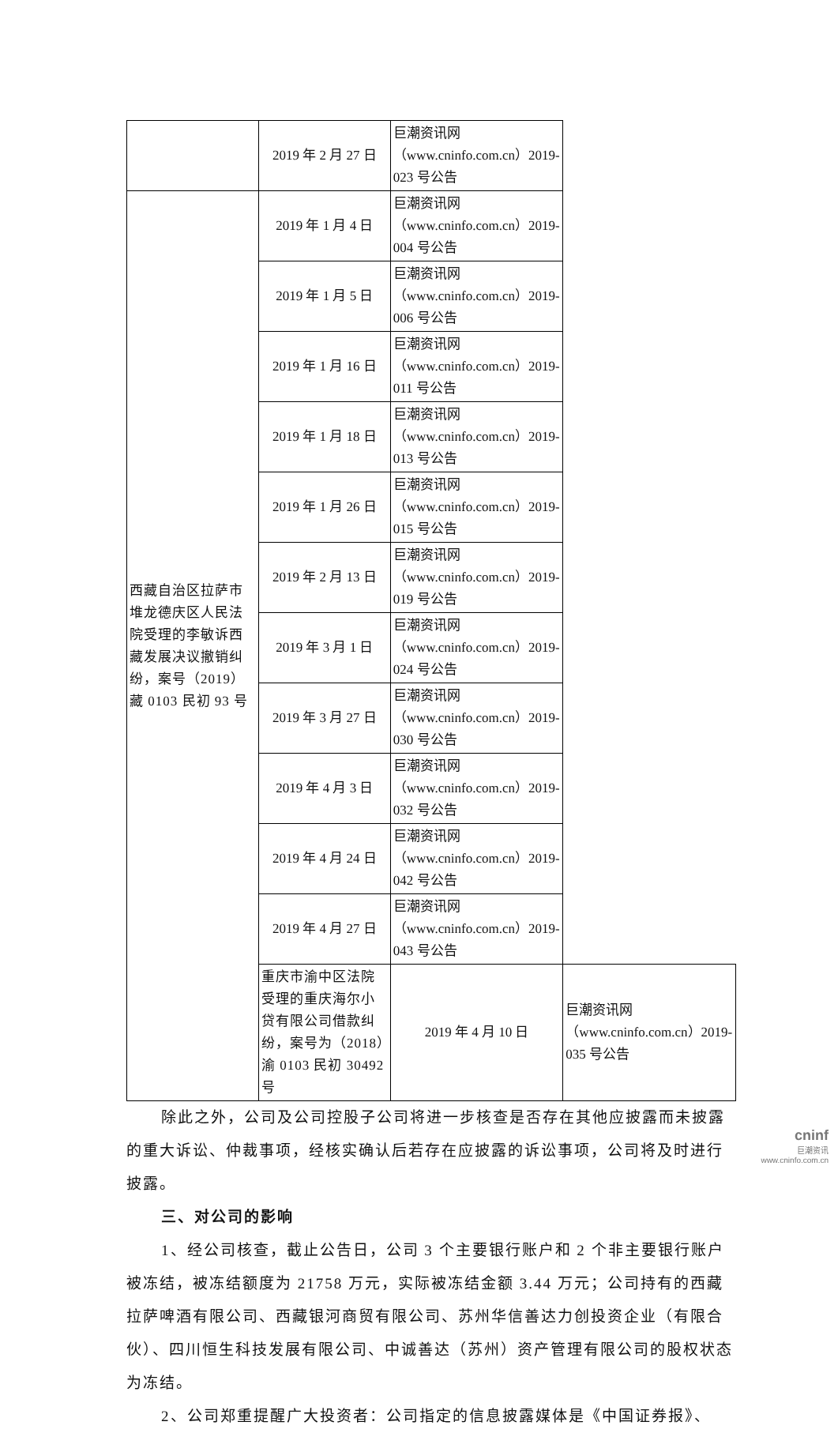| | 2019 年 2 月 27 日 | 巨潮资讯网（www.cninfo.com.cn）2019-023 号公告 | |
| 西藏自治区拉萨市堆龙德庆区人民法院受理的李敏诉西藏发展决议撤销纠纷，案号（2019）藏 0103 民初 93 号 | 2019 年 1 月 4 日 | 巨潮资讯网（www.cninfo.com.cn）2019-004 号公告 | |
| | 2019 年 1 月 5 日 | 巨潮资讯网（www.cninfo.com.cn）2019-006 号公告 | |
| | 2019 年 1 月 16 日 | 巨潮资讯网（www.cninfo.com.cn）2019-011 号公告 | |
| | 2019 年 1 月 18 日 | 巨潮资讯网（www.cninfo.com.cn）2019-013 号公告 | |
| | 2019 年 1 月 26 日 | 巨潮资讯网（www.cninfo.com.cn）2019-015 号公告 | |
| | 2019 年 2 月 13 日 | 巨潮资讯网（www.cninfo.com.cn）2019-019 号公告 | |
| | 2019 年 3 月 1 日 | 巨潮资讯网（www.cninfo.com.cn）2019-024 号公告 | |
| | 2019 年 3 月 27 日 | 巨潮资讯网（www.cninfo.com.cn）2019-030 号公告 | |
| | 2019 年 4 月 3 日 | 巨潮资讯网（www.cninfo.com.cn）2019-032 号公告 | |
| | 2019 年 4 月 24 日 | 巨潮资讯网（www.cninfo.com.cn）2019-042 号公告 | |
| | 2019 年 4 月 27 日 | 巨潮资讯网（www.cninfo.com.cn）2019-043 号公告 | |
| | 重庆市渝中区法院受理的重庆海尔小贷有限公司借款纠纷，案号为（2018）渝 0103 民初 30492 号 | 2019 年 4 月 10 日 | 巨潮资讯网（www.cninfo.com.cn）2019-035 号公告 |
除此之外，公司及公司控股子公司将进一步核查是否存在其他应披露而未披露的重大诉讼、仲裁事项，经核实确认后若存在应披露的诉讼事项，公司将及时进行披露。
三、对公司的影响
1、经公司核查，截止公告日，公司 3 个主要银行账户和 2 个非主要银行账户被冻结，被冻结额度为 21758 万元，实际被冻结金额 3.44 万元；公司持有的西藏拉萨啤酒有限公司、西藏银河商贸有限公司、苏州华信善达力创投资企业（有限合伙）、四川恒生科技发展有限公司、中诚善达（苏州）资产管理有限公司的股权状态为冻结。
2、公司郑重提醒广大投资者：公司指定的信息披露媒体是《中国证券报》、
cninf
巨潮资讯
www.cninfo.com.cn